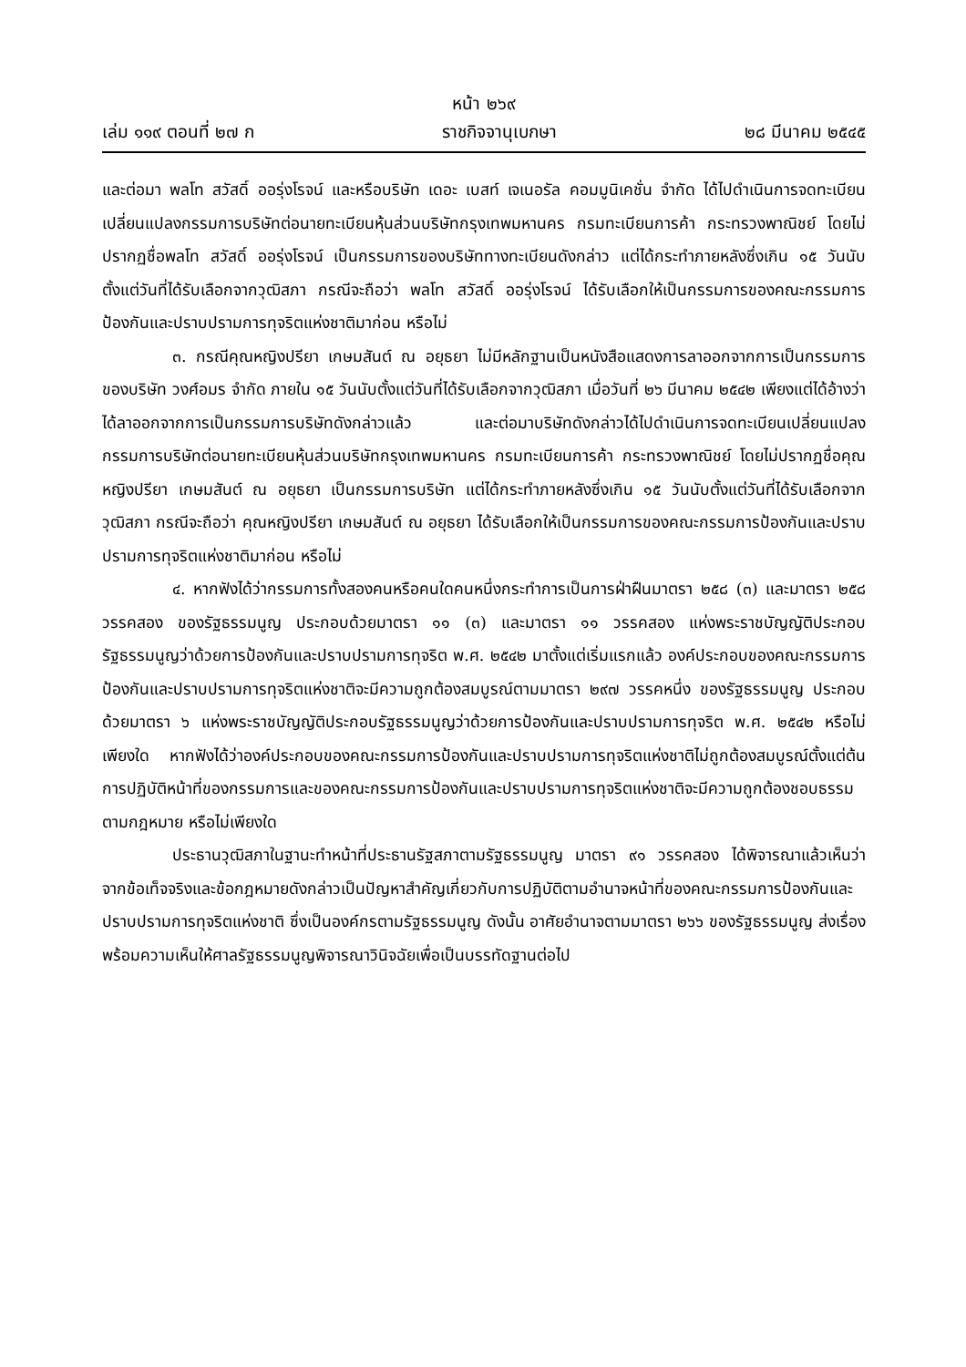หน้า ๒๖๙
เล่ม ๑๑๙ ตอนที่ ๒๗ ก ราชกิจจานุเบกษา ๒๘ มีนาคม ๒๕๔๕
และต่อมา พลโท สวัสดิ์ ออรุ่งโรจน์ และหรือบริษัท เดอะ เบสท์ เจเนอรัล คอมมูนิเคชั่น จำกัด ได้ไปดำเนินการจดทะเบียนเปลี่ยนแปลงกรรมการบริษัทต่อนายทะเบียนหุ้นส่วนบริษัทกรุงเทพมหานคร กรมทะเบียนการค้า กระทรวงพาณิชย์ โดยไม่ปรากฏชื่อพลโท สวัสดิ์ ออรุ่งโรจน์ เป็นกรรมการของบริษัททางทะเบียนดังกล่าว แต่ได้กระทำภายหลังซึ่งเกิน ๑๕ วันนับตั้งแต่วันที่ได้รับเลือกจากวุฒิสภา กรณีจะถือว่า พลโท สวัสดิ์ ออรุ่งโรจน์ ได้รับเลือกให้เป็นกรรมการของคณะกรรมการป้องกันและปราบปรามการทุจริตแห่งชาติมาก่อน หรือไม่
๓. กรณีคุณหญิงปรียา เกษมสันต์ ณ อยุธยา ไม่มีหลักฐานเป็นหนังสือแสดงการลาออกจากการเป็นกรรมการของบริษัท วงศ์อมร จำกัด ภายใน ๑๕ วันนับตั้งแต่วันที่ได้รับเลือกจากวุฒิสภา เมื่อวันที่ ๒๖ มีนาคม ๒๕๔๒ เพียงแต่ได้อ้างว่าได้ลาออกจากการเป็นกรรมการบริษัทดังกล่าวแล้ว และต่อมาบริษัทดังกล่าวได้ไปดำเนินการจดทะเบียนเปลี่ยนแปลงกรรมการบริษัทต่อนายทะเบียนหุ้นส่วนบริษัทกรุงเทพมหานคร กรมทะเบียนการค้า กระทรวงพาณิชย์ โดยไม่ปรากฏชื่อคุณหญิงปรียา เกษมสันต์ ณ อยุธยา เป็นกรรมการบริษัท แต่ได้กระทำภายหลังซึ่งเกิน ๑๕ วันนับตั้งแต่วันที่ได้รับเลือกจากวุฒิสภา กรณีจะถือว่า คุณหญิงปรียา เกษมสันต์ ณ อยุธยา ได้รับเลือกให้เป็นกรรมการของคณะกรรมการป้องกันและปราบปรามการทุจริตแห่งชาติมาก่อน หรือไม่
๔. หากฟังได้ว่ากรรมการทั้งสองคนหรือคนใดคนหนึ่งกระทำการเป็นการฝ่าฝืนมาตรา ๒๕๘ (๓) และมาตรา ๒๕๘ วรรคสอง ของรัฐธรรมนูญ ประกอบด้วยมาตรา ๑๑ (๓) และมาตรา ๑๑ วรรคสอง แห่งพระราชบัญญัติประกอบรัฐธรรมนูญว่าด้วยการป้องกันและปราบปรามการทุจริต พ.ศ. ๒๕๔๒ มาตั้งแต่เริ่มแรกแล้ว องค์ประกอบของคณะกรรมการป้องกันและปราบปรามการทุจริตแห่งชาติจะมีความถูกต้องสมบูรณ์ตามมาตรา ๒๙๗ วรรคหนึ่ง ของรัฐธรรมนูญ ประกอบด้วยมาตรา ๖ แห่งพระราชบัญญัติประกอบรัฐธรรมนูญว่าด้วยการป้องกันและปราบปรามการทุจริต พ.ศ. ๒๕๔๒ หรือไม่เพียงใด หากฟังได้ว่าองค์ประกอบของคณะกรรมการป้องกันและปราบปรามการทุจริตแห่งชาติไม่ถูกต้องสมบูรณ์ตั้งแต่ต้น การปฏิบัติหน้าที่ของกรรมการและของคณะกรรมการป้องกันและปราบปรามการทุจริตแห่งชาติจะมีความถูกต้องชอบธรรมตามกฎหมาย หรือไม่เพียงใด
ประธานวุฒิสภาในฐานะทำหน้าที่ประธานรัฐสภาตามรัฐธรรมนูญ มาตรา ๙๑ วรรคสอง ได้พิจารณาแล้วเห็นว่า จากข้อเท็จจริงและข้อกฎหมายดังกล่าวเป็นปัญหาสำคัญเกี่ยวกับการปฏิบัติตามอำนาจหน้าที่ของคณะกรรมการป้องกันและปราบปรามการทุจริตแห่งชาติ ซึ่งเป็นองค์กรตามรัฐธรรมนูญ ดังนั้น อาศัยอำนาจตามมาตรา ๒๖๖ ของรัฐธรรมนูญ ส่งเรื่องพร้อมความเห็นให้ศาลรัฐธรรมนูญพิจารณาวินิจฉัยเพื่อเป็นบรรทัดฐานต่อไป